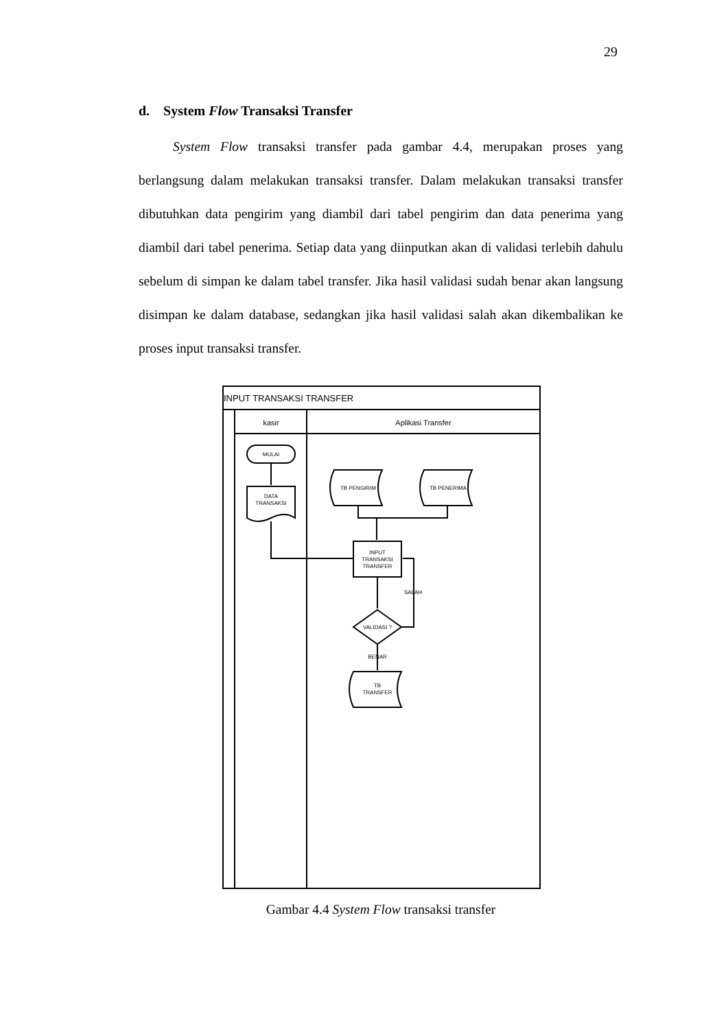29
d. System Flow Transaksi Transfer
System Flow transaksi transfer pada gambar 4.4, merupakan proses yang berlangsung dalam melakukan transaksi transfer. Dalam melakukan transaksi transfer dibutuhkan data pengirim yang diambil dari tabel pengirim dan data penerima yang diambil dari tabel penerima. Setiap data yang diinputkan akan di validasi terlebih dahulu sebelum di simpan ke dalam tabel transfer. Jika hasil validasi sudah benar akan langsung disimpan ke dalam database, sedangkan jika hasil validasi salah akan dikembalikan ke proses input transaksi transfer.
INPUT TRANSAKSI TRANSFER
kasir
Aplikasi Transfer
MULAI
DATA
TRANSAKSI
TB PENGIRIM
TB PENERIMA
INPUT
TRANSAKSI
TRANSFER
SALAH
VALIDASI ?
BENAR
TB
TRANSFER
Gambar 4.4 System Flow transaksi transfer